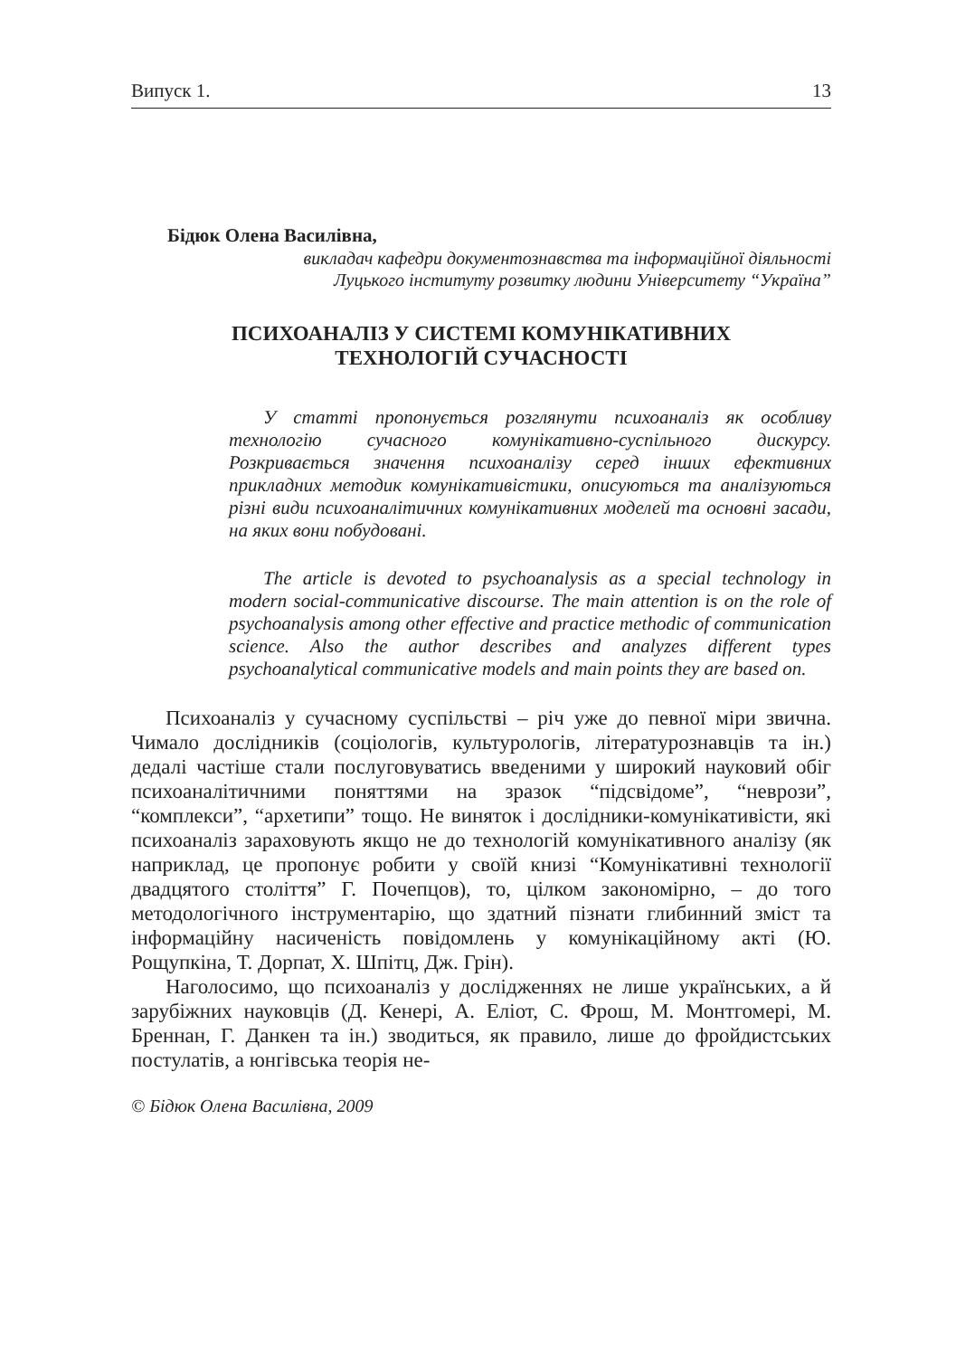Випуск 1. 13
Бідюк Олена Василівна,
викладач кафедри документознавства та інформаційної діяльності
Луцького інституту розвитку людини Університету “Україна”
ПСИХОАНАЛІЗ У СИСТЕМІ КОМУНІКАТИВНИХ
ТЕХНОЛОГІЙ СУЧАСНОСТІ
У статті пропонується розглянути психоаналіз як особливу технологію сучасного комунікативно-суспільного дискурсу. Розкривається значення психоаналізу серед інших ефективних прикладних методик комунікативістики, описуються та аналізуються різні види психоаналітичних комунікативних моделей та основні засади, на яких вони побудовані.
The article is devoted to psychoanalysis as a special technology in modern social-communicative discourse. The main attention is on the role of psychoanalysis among other effective and practice methodic of communication science. Also the author describes and analyzes different types psychoanalytical communicative models and main points they are based on.
Психоаналіз у сучасному суспільстві – річ уже до певної міри звична. Чимало дослідників (соціологів, культурологів, літературознавців та ін.) дедалі частіше стали послуговуватись введеними у широкий науковий обіг психоаналітичними поняттями на зразок “підсвідоме”, “неврози”, “комплекси”, “архетипи” тощо. Не виняток і дослідники-комунікативісти, які психоаналіз зараховують якщо не до технологій комунікативного аналізу (як наприклад, це пропонує робити у своїй книзі “Комунікативні технології двадцятого століття” Г. Почепцов), то, цілком закономірно, – до того методологічного інструментарію, що здатний пізнати глибинний зміст та інформаційну насиченість повідомлень у комунікаційному акті (Ю. Рощупкіна, Т. Дорпат, Х. Шпітц, Дж. Грін).
Наголосимо, що психоаналіз у дослідженнях не лише українських, а й зарубіжних науковців (Д. Кенері, А. Еліот, С. Фрош, М. Монтгомері, М. Бреннан, Г. Данкен та ін.) зводиться, як правило, лише до фройдистських постулатів, а юнгівська теорія не-
© Бідюк Олена Василівна, 2009